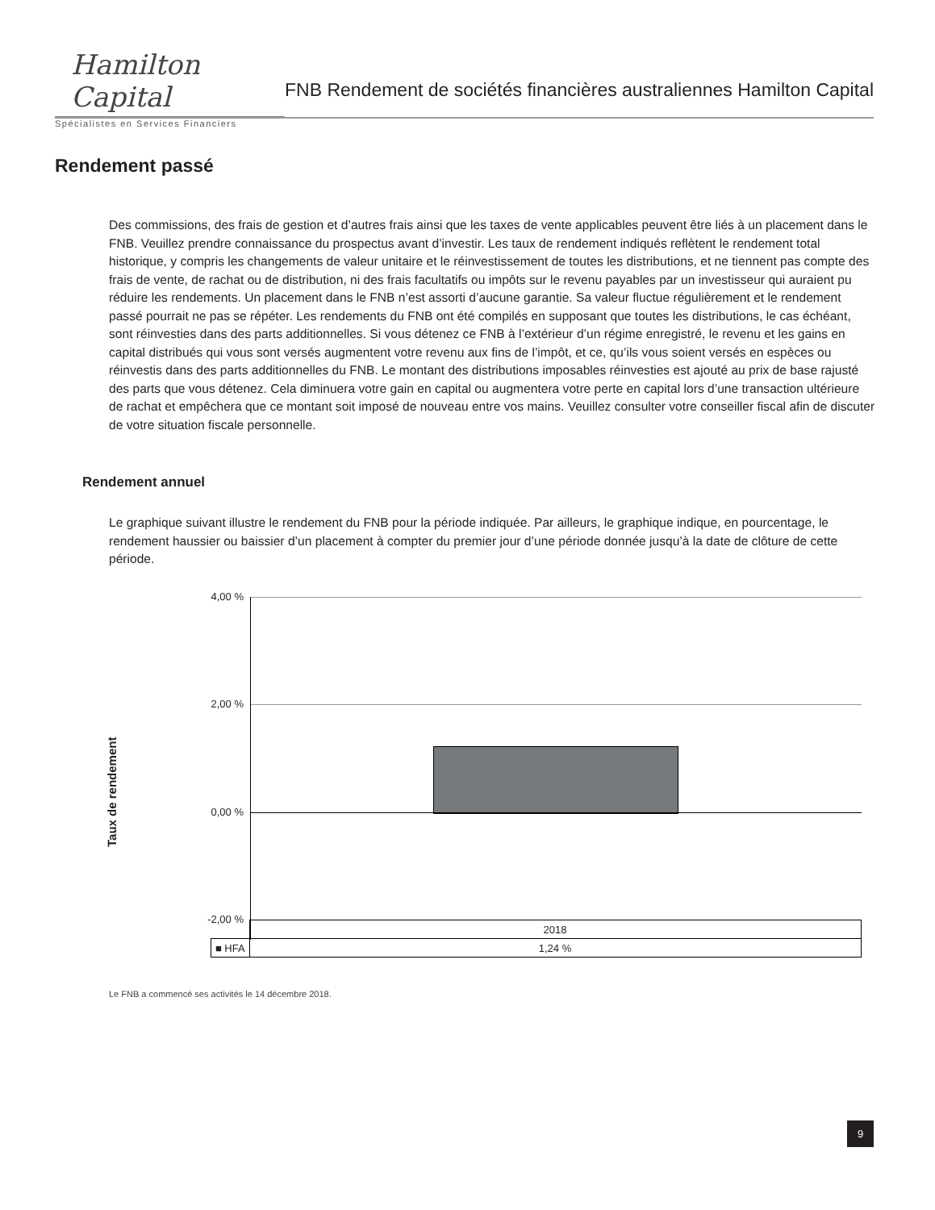Hamilton Capital
Spécialistes en Services Financiers
FNB Rendement de sociétés financières australiennes Hamilton Capital
Rendement passé
Des commissions, des frais de gestion et d’autres frais ainsi que les taxes de vente applicables peuvent être liés à un placement dans le FNB. Veuillez prendre connaissance du prospectus avant d’investir. Les taux de rendement indiqués reflètent le rendement total historique, y compris les changements de valeur unitaire et le réinvestissement de toutes les distributions, et ne tiennent pas compte des frais de vente, de rachat ou de distribution, ni des frais facultatifs ou impôts sur le revenu payables par un investisseur qui auraient pu réduire les rendements. Un placement dans le FNB n’est assorti d’aucune garantie. Sa valeur fluctue régulièrement et le rendement passé pourrait ne pas se répéter. Les rendements du FNB ont été compilés en supposant que toutes les distributions, le cas échéant, sont réinvesties dans des parts additionnelles. Si vous détenez ce FNB à l’extérieur d’un régime enregistré, le revenu et les gains en capital distribués qui vous sont versés augmentent votre revenu aux fins de l’impôt, et ce, qu’ils vous soient versés en espèces ou réinvestis dans des parts additionnelles du FNB. Le montant des distributions imposables réinvesties est ajouté au prix de base rajusté des parts que vous détenez. Cela diminuera votre gain en capital ou augmentera votre perte en capital lors d’une transaction ultérieure de rachat et empêchera que ce montant soit imposé de nouveau entre vos mains. Veuillez consulter votre conseiller fiscal afin de discuter de votre situation fiscale personnelle.
Rendement annuel
Le graphique suivant illustre le rendement du FNB pour la période indiquée. Par ailleurs, le graphique indique, en pourcentage, le rendement haussier ou baissier d’un placement à compter du premier jour d’une période donnée jusqu’à la date de clôture de cette période.
Taux de rendement
4,00 %
2,00 %
0,00 %
-2,00 %
| | 2018 |
| ■ HFA | 1,24 % |
Le FNB a commencé ses activités le 14 décembre 2018.
9